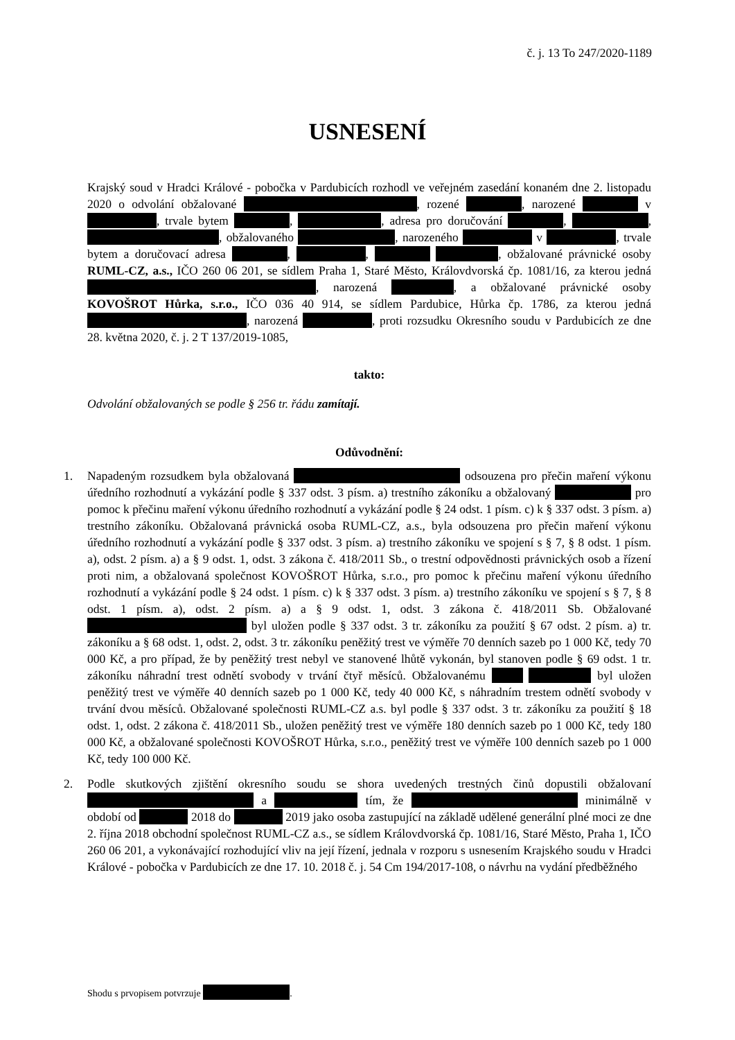č. j. 13 To 247/2020-1189
USNESENÍ
Krajský soud v Hradci Králové - pobočka v Pardubicích rozhodl ve veřejném zasedání konaném dne 2. listopadu 2020 o odvolání obžalované , rozené , narozené v , trvale bytem , , adresa pro doručování , , , obžalovaného , narozeného v , trvale bytem a doručovací adresa , , , obžalované právnické osoby RUML-CZ, a.s., IČO 260 06 201, se sídlem Praha 1, Staré Město, Královdvorská čp. 1081/16, za kterou jedná , narozená , a obžalované právnické osoby KOVOŠROT Hůrka, s.r.o., IČO 036 40 914, se sídlem Pardubice, Hůrka čp. 1786, za kterou jedná , narozená , proti rozsudku Okresního soudu v Pardubicích ze dne 28. května 2020, č. j. 2 T 137/2019-1085,
takto:
Odvolání obžalovaných se podle § 256 tr. řádu zamítají.
Odůvodnění:
1. Napadeným rozsudkem byla obžalovaná odsouzena pro přečin maření výkonu úředního rozhodnutí a vykázání podle § 337 odst. 3 písm. a) trestního zákoníku a obžalovaný pro pomoc k přečinu maření výkonu úředního rozhodnutí a vykázání podle § 24 odst. 1 písm. c) k § 337 odst. 3 písm. a) trestního zákoníku. Obžalovaná právnická osoba RUML-CZ, a.s., byla odsouzena pro přečin maření výkonu úředního rozhodnutí a vykázání podle § 337 odst. 3 písm. a) trestního zákoníku ve spojení s § 7, § 8 odst. 1 písm. a), odst. 2 písm. a) a § 9 odst. 1, odst. 3 zákona č. 418/2011 Sb., o trestní odpovědnosti právnických osob a řízení proti nim, a obžalovaná společnost KOVOŠROT Hůrka, s.r.o., pro pomoc k přečinu maření výkonu úředního rozhodnutí a vykázání podle § 24 odst. 1 písm. c) k § 337 odst. 3 písm. a) trestního zákoníku ve spojení s § 7, § 8 odst. 1 písm. a), odst. 2 písm. a) a § 9 odst. 1, odst. 3 zákona č. 418/2011 Sb. Obžalované byl uložen podle § 337 odst. 3 tr. zákoníku za použití § 67 odst. 2 písm. a) tr. zákoníku a § 68 odst. 1, odst. 2, odst. 3 tr. zákoníku peněžitý trest ve výměře 70 denních sazeb po 1 000 Kč, tedy 70 000 Kč, a pro případ, že by peněžitý trest nebyl ve stanovené lhůtě vykonán, byl stanoven podle § 69 odst. 1 tr. zákoníku náhradní trest odnětí svobody v trvání čtyř měsíců. Obžalovanému byl uložen peněžitý trest ve výměře 40 denních sazeb po 1 000 Kč, tedy 40 000 Kč, s náhradním trestem odnětí svobody v trvání dvou měsíců. Obžalované společnosti RUML-CZ a.s. byl podle § 337 odst. 3 tr. zákoníku za použití § 18 odst. 1, odst. 2 zákona č. 418/2011 Sb., uložen peněžitý trest ve výměře 180 denních sazeb po 1 000 Kč, tedy 180 000 Kč, a obžalované společnosti KOVOŠROT Hůrka, s.r.o., peněžitý trest ve výměře 100 denních sazeb po 1 000 Kč, tedy 100 000 Kč.
2. Podle skutkových zjištění okresního soudu se shora uvedených trestných činů dopustili obžalovaní a tím, že minimálně v období od 2018 do 2019 jako osoba zastupující na základě udělené generální plné moci ze dne 2. října 2018 obchodní společnost RUML-CZ a.s., se sídlem Královdvorská čp. 1081/16, Staré Město, Praha 1, IČO 260 06 201, a vykonávající rozhodující vliv na její řízení, jednala v rozporu s usnesením Krajského soudu v Hradci Králové - pobočka v Pardubicích ze dne 17. 10. 2018 č. j. 54 Cm 194/2017-108, o návrhu na vydání předběžného
Shodu s prvopisem potvrzuje .